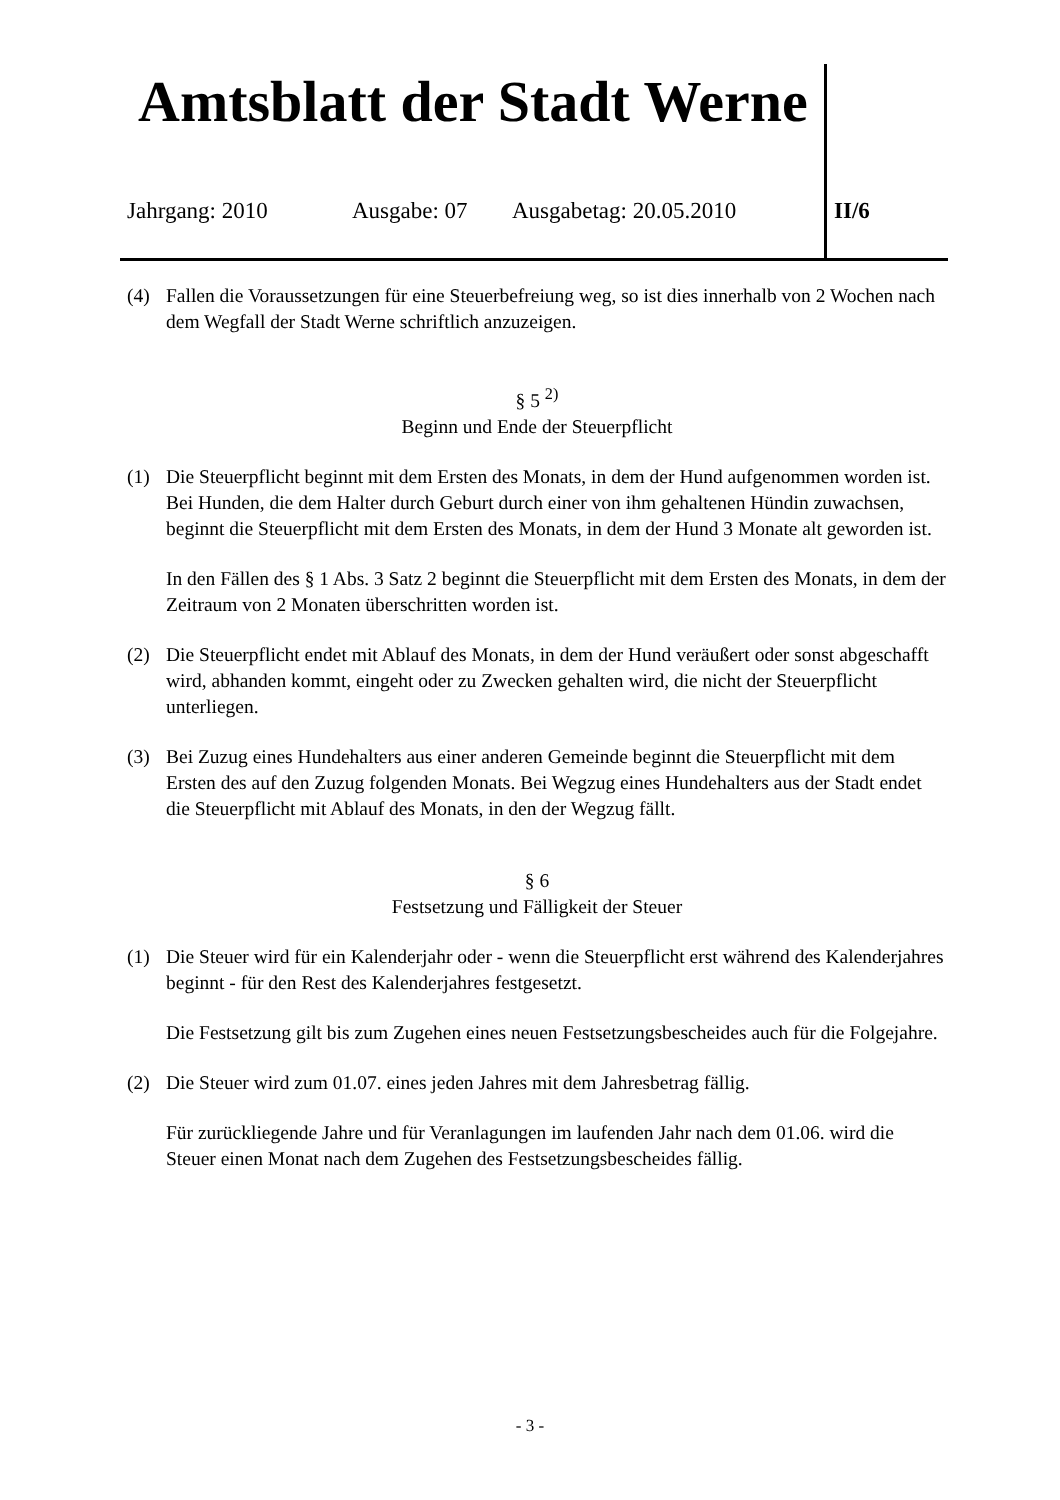Amtsblatt der Stadt Werne
Jahrgang: 2010 Ausgabe: 07 Ausgabetag: 20.05.2010 II/6
(4) Fallen die Voraussetzungen für eine Steuerbefreiung weg, so ist dies innerhalb von 2 Wochen nach dem Wegfall der Stadt Werne schriftlich anzuzeigen.
§ 5 <sup>2)</sup>
Beginn und Ende der Steuerpflicht
(1) Die Steuerpflicht beginnt mit dem Ersten des Monats, in dem der Hund aufgenommen worden ist. Bei Hunden, die dem Halter durch Geburt durch einer von ihm gehaltenen Hündin zuwachsen, beginnt die Steuerpflicht mit dem Ersten des Monats, in dem der Hund 3 Monate alt geworden ist.
In den Fällen des § 1 Abs. 3 Satz 2 beginnt die Steuerpflicht mit dem Ersten des Monats, in dem der Zeitraum von 2 Monaten überschritten worden ist.
(2) Die Steuerpflicht endet mit Ablauf des Monats, in dem der Hund veräußert oder sonst abgeschafft wird, abhanden kommt, eingeht oder zu Zwecken gehalten wird, die nicht der Steuerpflicht unterliegen.
(3) Bei Zuzug eines Hundehalters aus einer anderen Gemeinde beginnt die Steuerpflicht mit dem Ersten des auf den Zuzug folgenden Monats. Bei Wegzug eines Hundehalters aus der Stadt endet die Steuerpflicht mit Ablauf des Monats, in den der Wegzug fällt.
§ 6
Festsetzung und Fälligkeit der Steuer
(1) Die Steuer wird für ein Kalenderjahr oder - wenn die Steuerpflicht erst während des Kalenderjahres beginnt - für den Rest des Kalenderjahres festgesetzt.
Die Festsetzung gilt bis zum Zugehen eines neuen Festsetzungsbescheides auch für die Folgejahre.
(2) Die Steuer wird zum 01.07. eines jeden Jahres mit dem Jahresbetrag fällig.
Für zurückliegende Jahre und für Veranlagungen im laufenden Jahr nach dem 01.06. wird die Steuer einen Monat nach dem Zugehen des Festsetzungsbescheides fällig.
- 3 -